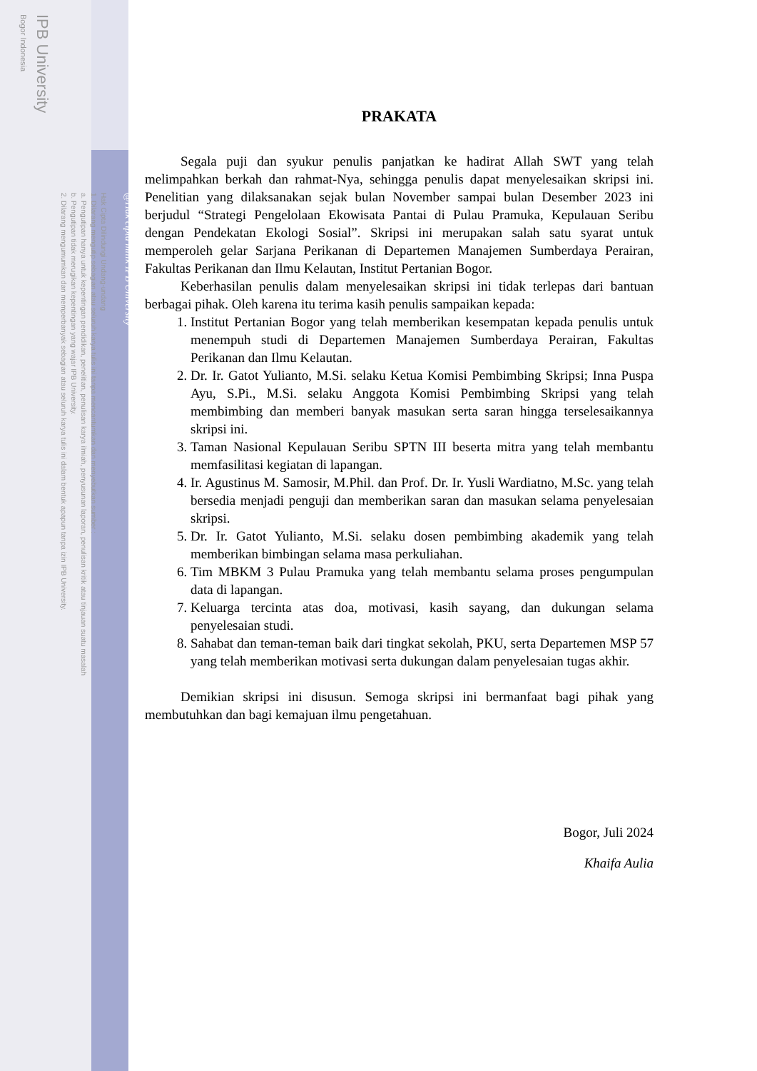IPB University
Bogor Indonesia
Hak Cipta Dilindungi Undang-undang
1. Dilarang mengutip sebagian atau seluruh karya tulis ini tanpa mencantumkan dan menyebutkan sumber :
a. Pengutipan hanya untuk kepentingan pendidikan, penelitian, penulisan karya ilmiah, penyusunan laporan, penulisan kritik atau tinjauan suatu masalah
b. Pengutipan tidak merugikan kepentingan yang wajar IPB University.
2. Dilarang mengumumkan dan memperbanyak sebagian atau seluruh karya tulis ini dalam bentuk apapun tanpa izin IPB University.
@Hak cipta milik IPB University
PRAKATA
Segala puji dan syukur penulis panjatkan ke hadirat Allah SWT yang telah melimpahkan berkah dan rahmat-Nya, sehingga penulis dapat menyelesaikan skripsi ini. Penelitian yang dilaksanakan sejak bulan November sampai bulan Desember 2023 ini berjudul “Strategi Pengelolaan Ekowisata Pantai di Pulau Pramuka, Kepulauan Seribu dengan Pendekatan Ekologi Sosial”. Skripsi ini merupakan salah satu syarat untuk memperoleh gelar Sarjana Perikanan di Departemen Manajemen Sumberdaya Perairan, Fakultas Perikanan dan Ilmu Kelautan, Institut Pertanian Bogor.
Keberhasilan penulis dalam menyelesaikan skripsi ini tidak terlepas dari bantuan berbagai pihak. Oleh karena itu terima kasih penulis sampaikan kepada:
1. Institut Pertanian Bogor yang telah memberikan kesempatan kepada penulis untuk menempuh studi di Departemen Manajemen Sumberdaya Perairan, Fakultas Perikanan dan Ilmu Kelautan.
2. Dr. Ir. Gatot Yulianto, M.Si. selaku Ketua Komisi Pembimbing Skripsi; Inna Puspa Ayu, S.Pi., M.Si. selaku Anggota Komisi Pembimbing Skripsi yang telah membimbing dan memberi banyak masukan serta saran hingga terselesaikannya skripsi ini.
3. Taman Nasional Kepulauan Seribu SPTN III beserta mitra yang telah membantu memfasilitasi kegiatan di lapangan.
4. Ir. Agustinus M. Samosir, M.Phil. dan Prof. Dr. Ir. Yusli Wardiatno, M.Sc. yang telah bersedia menjadi penguji dan memberikan saran dan masukan selama penyelesaian skripsi.
5. Dr. Ir. Gatot Yulianto, M.Si. selaku dosen pembimbing akademik yang telah memberikan bimbingan selama masa perkuliahan.
6. Tim MBKM 3 Pulau Pramuka yang telah membantu selama proses pengumpulan data di lapangan.
7. Keluarga tercinta atas doa, motivasi, kasih sayang, dan dukungan selama penyelesaian studi.
8. Sahabat dan teman-teman baik dari tingkat sekolah, PKU, serta Departemen MSP 57 yang telah memberikan motivasi serta dukungan dalam penyelesaian tugas akhir.
Demikian skripsi ini disusun. Semoga skripsi ini bermanfaat bagi pihak yang membutuhkan dan bagi kemajuan ilmu pengetahuan.
Bogor, Juli 2024
Khaifa Aulia